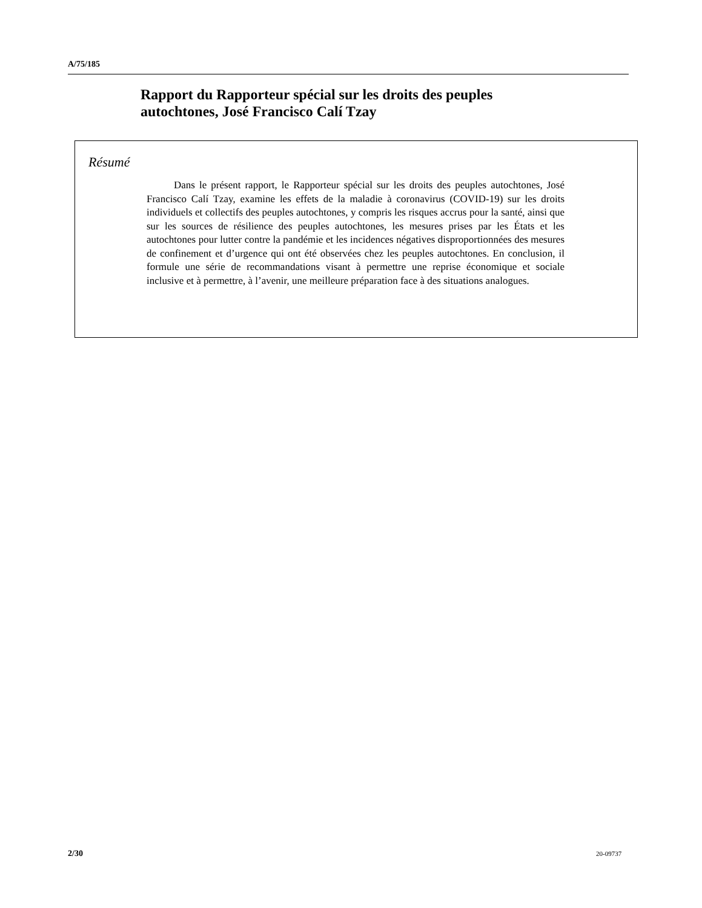A/75/185
Rapport du Rapporteur spécial sur les droits des peuples autochtones, José Francisco Calí Tzay
Résumé
Dans le présent rapport, le Rapporteur spécial sur les droits des peuples autochtones, José Francisco Calí Tzay, examine les effets de la maladie à coronavirus (COVID-19) sur les droits individuels et collectifs des peuples autochtones, y compris les risques accrus pour la santé, ainsi que sur les sources de résilience des peuples autochtones, les mesures prises par les États et les autochtones pour lutter contre la pandémie et les incidences négatives disproportionnées des mesures de confinement et d’urgence qui ont été observées chez les peuples autochtones. En conclusion, il formule une série de recommandations visant à permettre une reprise économique et sociale inclusive et à permettre, à l’avenir, une meilleure préparation face à des situations analogues.
2/30 20-09737